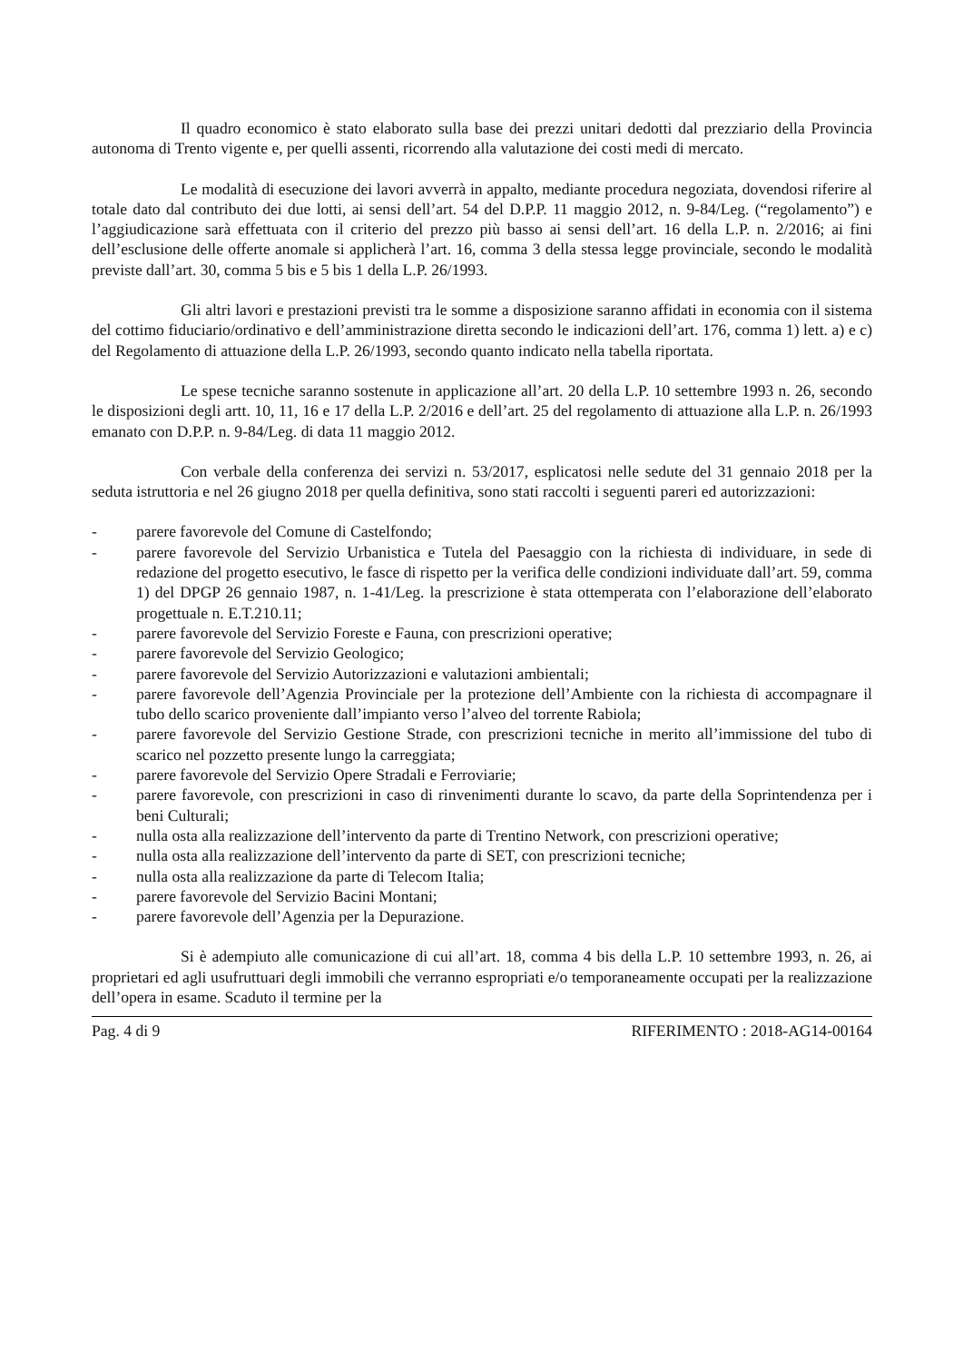Il quadro economico è stato elaborato sulla base dei prezzi unitari dedotti dal prezziario della Provincia autonoma di Trento vigente e, per quelli assenti, ricorrendo alla valutazione dei costi medi di mercato.
Le modalità di esecuzione dei lavori avverrà in appalto, mediante procedura negoziata, dovendosi riferire al totale dato dal contributo dei due lotti, ai sensi dell’art. 54 del D.P.P. 11 maggio 2012, n. 9-84/Leg. (“regolamento”) e l’aggiudicazione sarà effettuata con il criterio del prezzo più basso ai sensi dell’art. 16 della L.P. n. 2/2016; ai fini dell’esclusione delle offerte anomale si applicherà l’art. 16, comma 3 della stessa legge provinciale, secondo le modalità previste dall’art. 30, comma 5 bis e 5 bis 1 della L.P. 26/1993.
Gli altri lavori e prestazioni previsti tra le somme a disposizione saranno affidati in economia con il sistema del cottimo fiduciario/ordinativo e dell’amministrazione diretta secondo le indicazioni dell’art. 176, comma 1) lett. a) e c) del Regolamento di attuazione della L.P. 26/1993, secondo quanto indicato nella tabella riportata.
Le spese tecniche saranno sostenute in applicazione all’art. 20 della L.P. 10 settembre 1993 n. 26, secondo le disposizioni degli artt. 10, 11, 16 e 17 della L.P. 2/2016 e dell’art. 25 del regolamento di attuazione alla L.P. n. 26/1993 emanato con D.P.P. n. 9-84/Leg. di data 11 maggio 2012.
Con verbale della conferenza dei servizi n. 53/2017, esplicatosi nelle sedute del 31 gennaio 2018 per la seduta istruttoria e nel 26 giugno 2018 per quella definitiva, sono stati raccolti i seguenti pareri ed autorizzazioni:
- parere favorevole del Comune di Castelfondo;
- parere favorevole del Servizio Urbanistica e Tutela del Paesaggio con la richiesta di individuare, in sede di redazione del progetto esecutivo, le fasce di rispetto per la verifica delle condizioni individuate dall’art. 59, comma 1) del DPGP 26 gennaio 1987, n. 1-41/Leg. la prescrizione è stata ottemperata con l’elaborazione dell’elaborato progettuale n. E.T.210.11;
- parere favorevole del Servizio Foreste e Fauna, con prescrizioni operative;
- parere favorevole del Servizio Geologico;
- parere favorevole del Servizio Autorizzazioni e valutazioni ambientali;
- parere favorevole dell’Agenzia Provinciale per la protezione dell’Ambiente con la richiesta di accompagnare il tubo dello scarico proveniente dall’impianto verso l’alveo del torrente Rabiola;
- parere favorevole del Servizio Gestione Strade, con prescrizioni tecniche in merito all’immissione del tubo di scarico nel pozzetto presente lungo la carreggiata;
- parere favorevole del Servizio Opere Stradali e Ferroviarie;
- parere favorevole, con prescrizioni in caso di rinvenimenti durante lo scavo, da parte della Soprintendenza per i beni Culturali;
- nulla osta alla realizzazione dell’intervento da parte di Trentino Network, con prescrizioni operative;
- nulla osta alla realizzazione dell’intervento da parte di SET, con prescrizioni tecniche;
- nulla osta alla realizzazione da parte di Telecom Italia;
- parere favorevole del Servizio Bacini Montani;
- parere favorevole dell’Agenzia per la Depurazione.
Si è adempiuto alle comunicazione di cui all’art. 18, comma 4 bis della L.P. 10 settembre 1993, n. 26, ai proprietari ed agli usufruttuari degli immobili che verranno espropriati e/o temporaneamente occupati per la realizzazione dell’opera in esame. Scaduto il termine per la
Pag. 4 di 9 RIFERIMENTO : 2018-AG14-00164